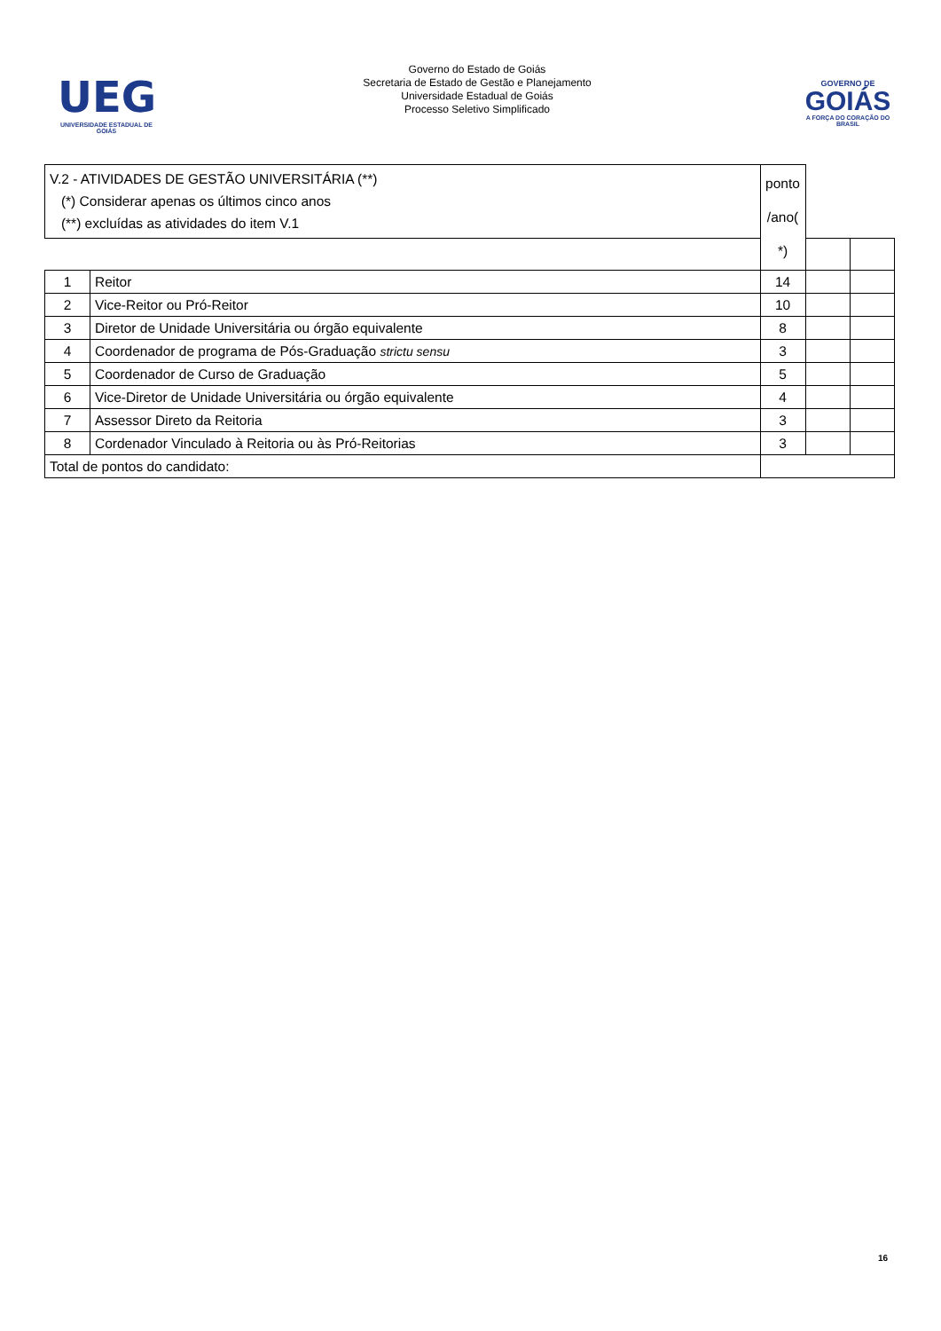UEG
UNIVERSIDADE ESTADUAL DE GOIÁS
Governo do Estado de Goiás
Secretaria de Estado de Gestão e Planejamento
Universidade Estadual de Goiás
Processo Seletivo Simplificado
GOVERNO DE
GOIÁS
A FORÇA DO CORAÇÃO DO BRASIL
| V.2 - ATIVIDADES DE GESTÃO UNIVERSITÁRIA (**) (*) Considerar apenas os últimos cinco anos (**) excluídas as atividades do item V.1 | | | ponto /ano( *) | | |
| 1 | Reitor | | 14 | | |
| 2 | Vice-Reitor ou Pró-Reitor | | 10 | | |
| 3 | Diretor de Unidade Universitária ou órgão equivalente | | 8 | | |
| 4 | Coordenador de programa de Pós-Graduação strictu sensu | | 3 | | |
| 5 | Coordenador de Curso de Graduação | | 5 | | |
| 6 | Vice-Diretor de Unidade Universitária ou órgão equivalente | | 4 | | |
| 7 | Assessor Direto da Reitoria | | 3 | | |
| 8 | Cordenador Vinculado à Reitoria ou às Pró-Reitorias | | 3 | | |
| Total de pontos do candidato: | | | | | |
16